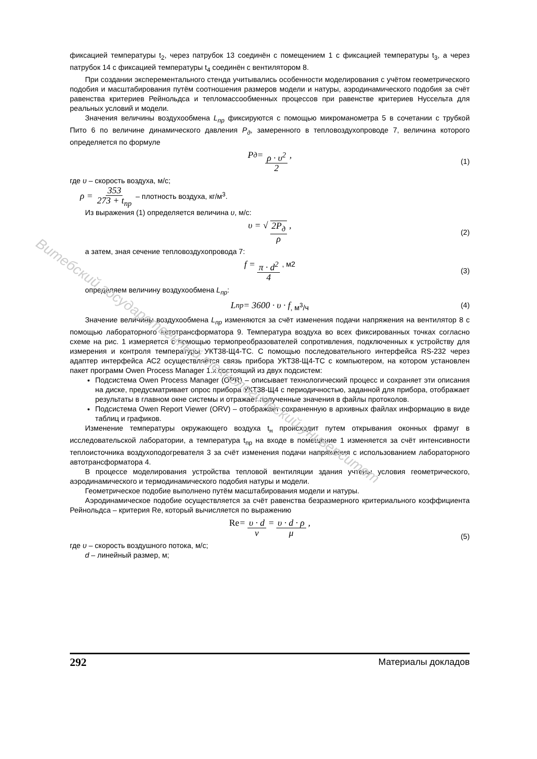фиксацией температуры t<sub>2</sub>, через патрубок 13 соединён с помещением 1 с фиксацией температуры t<sub>3</sub>, а через патрубок 14 с фиксацией температуры t<sub>4</sub> соединён с вентилятором 8.
При создании эксперементального стенда учитывались особенности моделирования с учётом геометрического подобия и масштабирования путём соотношения размеров модели и натуры, аэродинамического подобия за счёт равенства критериев Рейнольдса и тепломассообменных процессов при равенстве критериев Нуссельта для реальных условий и модели.
Значения величины воздухообмена L<sub>пр</sub> фиксируются с помощью микроманометра 5 в сочетании с трубкой Пито 6 по величине динамического давления P<sub>д</sub>, замеренного в тепловоздухопроводе 7, величина которого определяется по формуле
P<sub>д</sub> = ρ · υ<sup>2</sup> 2, (1)
где υ – скорость воздуха, м/с;
ρ = 353 273 + t<sub>пр</sub> – плотность воздуха, кг/м<sup>3</sup>.
Из выражения (1) определяется величина υ, м/с:
υ = √ 2P<sub>д</sub> ρ, (2)
а затем, зная сечение тепловоздухопровода 7:
f = π · d<sup>2</sup> 4, м2 (3)
определяем величину воздухообмена L<sub>пр</sub>:
L<sub>пр</sub> = 3600 · υ · f, м<sup>3</sup>/ч (4)
Значение величины воздухообмена L<sub>пр</sub> изменяются за счёт изменения подачи напряжения на вентилятор 8 с помощью лабораторного автотрансформатора 9. Температура воздуха во всех фиксированных точках согласно схеме на рис. 1 измеряется с помощью термопреобразователей сопротивления, подключенных к устройству для измерения и контроля температуры УКТ38-Щ4-ТС. С помощью последовательного интерфейса RS-232 через адаптер интерфейса АС2 осуществляется связь прибора УКТ38-Щ4-ТС с компьютером, на котором установлен пакет программ Owen Process Manager 1.x состоящий из двух подсистем:
Подсистема Owen Process Manager (OPR) – описывает технологический процесс и сохраняет эти описания на диске, предусматривает опрос прибора УКТ38-Щ4 с периодичностью, заданной для прибора, отображает результаты в главном окне системы и отражает полученные значения в файлы протоколов.
Подсистема Owen Report Viewer (ORV) – отображает сохраненную в архивных файлах информацию в виде таблиц и графиков.
Изменение температуры окружающего воздуха t<sub>н</sub> происходит путем открывания оконных фрамуг в исследовательской лаборатории, а температура t<sub>пр</sub> на входе в помещение 1 изменяется за счёт интенсивности теплоисточника воздухоподогревателя 3 за счёт изменения подачи напряжения с использованием лабораторного автотрансформатора 4.
В процессе моделирования устройства тепловой вентиляции здания учтены условия геометрического, аэродинамического и термодинамического подобия натуры и модели.
Геометрическое подобие выполнено путём масштабирования модели и натуры.
Аэродинамическое подобие осуществляется за счёт равенства безразмерного критериального коэффициента Рейнольдса – критерия Re, который вычисляется по выражению
Re = υ · d ν = υ · d · ρ μ, (5)
где υ – скорость воздушного потока, м/с;
d – линейный размер, м;
Витебский государственный технологический университет
292 Материалы докладов